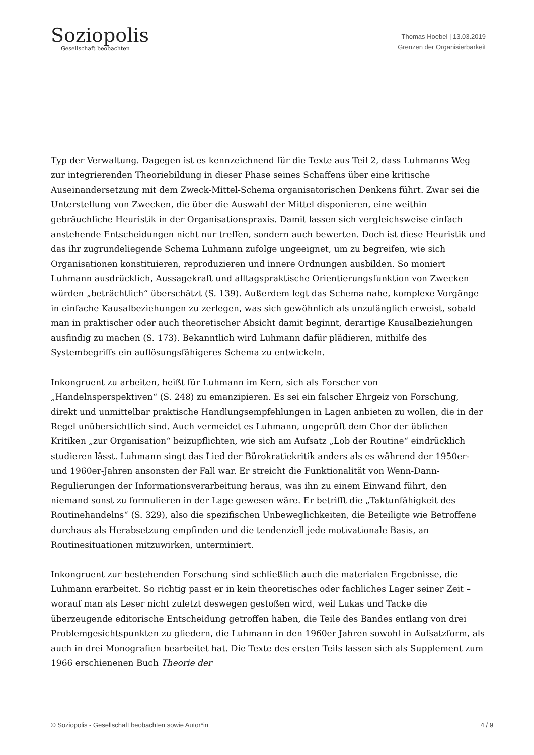Soziopolis
Gesellschaft beobachten
Thomas Hoebel | 13.03.2019
Grenzen der Organisierbarkeit
Typ der Verwaltung. Dagegen ist es kennzeichnend für die Texte aus Teil 2, dass Luhmanns Weg zur integrierenden Theoriebildung in dieser Phase seines Schaffens über eine kritische Auseinandersetzung mit dem Zweck-Mittel-Schema organisatorischen Denkens führt. Zwar sei die Unterstellung von Zwecken, die über die Auswahl der Mittel disponieren, eine weithin gebräuchliche Heuristik in der Organisationspraxis. Damit lassen sich vergleichsweise einfach anstehende Entscheidungen nicht nur treffen, sondern auch bewerten. Doch ist diese Heuristik und das ihr zugrundeliegende Schema Luhmann zufolge ungeeignet, um zu begreifen, wie sich Organisationen konstituieren, reproduzieren und innere Ordnungen ausbilden. So moniert Luhmann ausdrücklich, Aussagekraft und alltagspraktische Orientierungsfunktion von Zwecken würden „beträchtlich“ überschätzt (S. 139). Außerdem legt das Schema nahe, komplexe Vorgänge in einfache Kausalbeziehungen zu zerlegen, was sich gewöhnlich als unzulänglich erweist, sobald man in praktischer oder auch theoretischer Absicht damit beginnt, derartige Kausalbeziehungen ausfindig zu machen (S. 173). Bekanntlich wird Luhmann dafür plädieren, mithilfe des Systembegriffs ein auflösungsfähigeres Schema zu entwickeln.
Inkongruent zu arbeiten, heißt für Luhmann im Kern, sich als Forscher von „Handelnsperspektiven“ (S. 248) zu emanzipieren. Es sei ein falscher Ehrgeiz von Forschung, direkt und unmittelbar praktische Handlungsempfehlungen in Lagen anbieten zu wollen, die in der Regel unübersichtlich sind. Auch vermeidet es Luhmann, ungeprüft dem Chor der üblichen Kritiken „zur Organisation“ beizupflichten, wie sich am Aufsatz „Lob der Routine“ eindrücklich studieren lässt. Luhmann singt das Lied der Bürokratiekritik anders als es während der 1950er- und 1960er-Jahren ansonsten der Fall war. Er streicht die Funktionalität von Wenn-Dann-Regulierungen der Informationsverarbeitung heraus, was ihn zu einem Einwand führt, den niemand sonst zu formulieren in der Lage gewesen wäre. Er betrifft die „Taktunfähigkeit des Routinehandelns“ (S. 329), also die spezifischen Unbeweglichkeiten, die Beteiligte wie Betroffene durchaus als Herabsetzung empfinden und die tendenziell jede motivationale Basis, an Routinesituationen mitzuwirken, unterminiert.
Inkongruent zur bestehenden Forschung sind schließlich auch die materialen Ergebnisse, die Luhmann erarbeitet. So richtig passt er in kein theoretisches oder fachliches Lager seiner Zeit – worauf man als Leser nicht zuletzt deswegen gestoßen wird, weil Lukas und Tacke die überzeugende editorische Entscheidung getroffen haben, die Teile des Bandes entlang von drei Problemgesichtspunkten zu gliedern, die Luhmann in den 1960er Jahren sowohl in Aufsatzform, als auch in drei Monografien bearbeitet hat. Die Texte des ersten Teils lassen sich als Supplement zum 1966 erschienenen Buch Theorie der
© Soziopolis - Gesellschaft beobachten sowie Autor*in 4 / 9